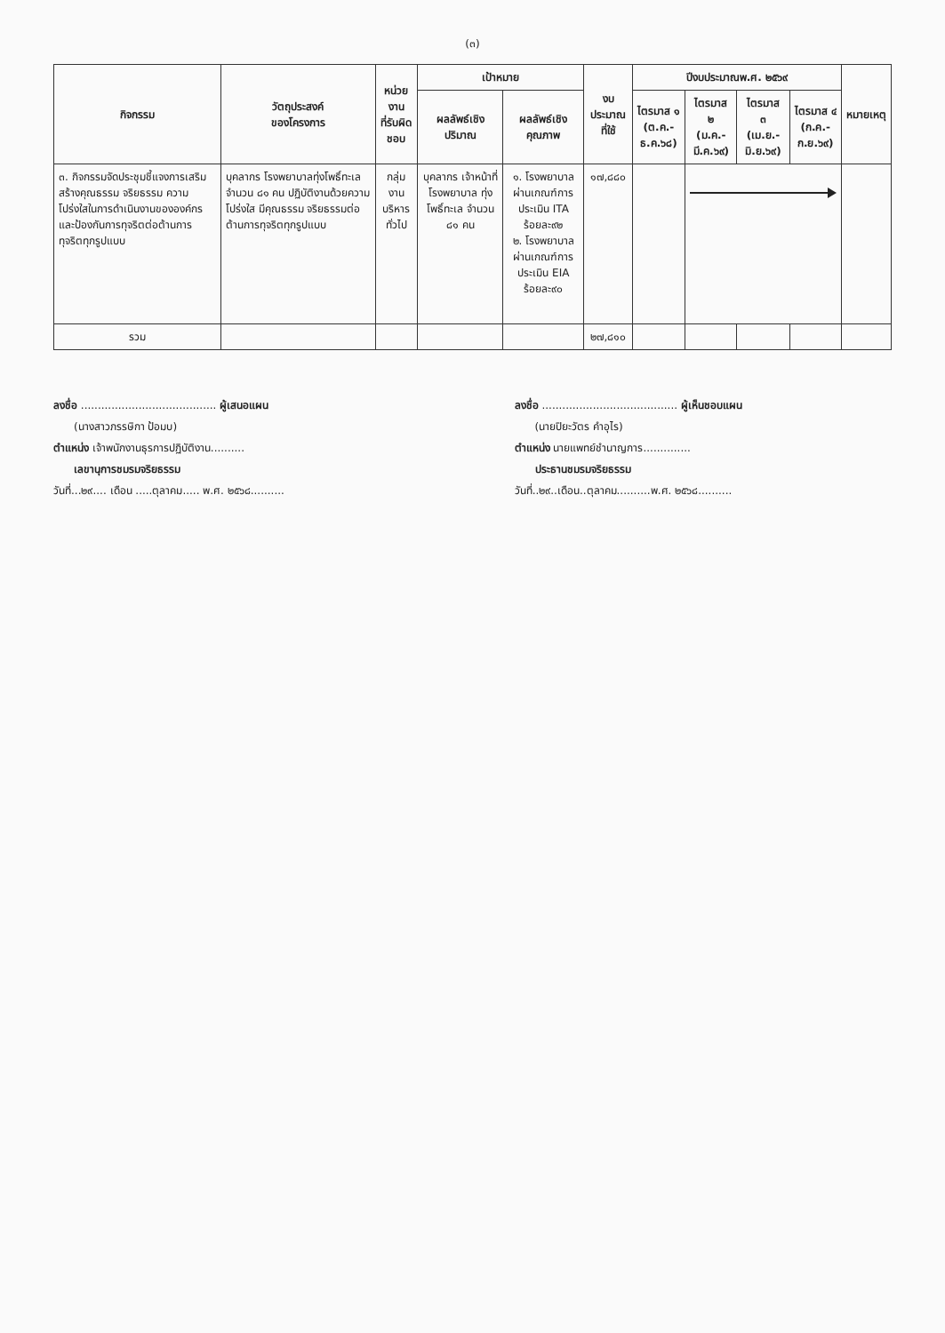(๓)
| กิจกรรม | วัตถุประสงค์ ของโครงการ | หน่วยงาน ที่รับผิดชอบ | เป้าหมาย | | งบประมาณ ที่ใช้ | ปีงบประมาณพ.ศ. ๒๕๖๙ | | | | หมายเหตุ |
| --- | --- | --- | --- | --- | --- | --- | --- | --- | --- | --- |
| | | | ผลลัพธ์เชิง ปริมาณ | ผลลัพธ์เชิงคุณภาพ | | ไตรมาส ๑ (ต.ค.-ธ.ค.๖๘) | ไตรมาส ๒ (ม.ค.-มี.ค.๖๙) | ไตรมาส ๓ (เม.ย.-มิ.ย.๖๙) | ไตรมาส ๔ (ก.ค.-ก.ย.๖๙) | |
| ๓. กิจกรรมจัดประชุมชี้แจงการเสริมสร้างคุณธรรม จริยธรรม ความโปร่งใสในการดำเนินงานขององค์กร และป้องกันการทุจริตต่อต้านการทุจริตทุกรูปแบบ | บุคลากร โรงพยาบาลทุ่งโพธิ์ทะเล จำนวน ๘๑ คน ปฏิบัติงานด้วยความโปร่งใส มีคุณธรรม จริยธรรมต่อต้านการทุจริตทุกรูปแบบ | กลุ่มงาน บริหารทั่วไป | บุคลากร เจ้าหน้าที่ โรงพยาบาล ทุ่งโพธิ์ทะเล จำนวน ๘๑ คน | ๑. โรงพยาบาลผ่านเกณฑ์การประเมิน ITA ร้อยละ๙๒ ๒. โรงพยาบาลผ่านเกณฑ์การประเมิน EIA ร้อยละ๙๐ | ๑๗,๘๘๐ | | | | | |
| รวม | | | | | ๒๗,๘๑๐ | | | | | |
ลงชื่อ ........................................ ผู้เสนอแผน
(นางสาวภรรษิกา ป้อมบ)
ตำแหน่ง เจ้าพนักงานธุรการปฏิบัติงาน..........
เลขานุการชมรมจริยธรรม
วันที่...๒๙.... เดือน .....ตุลาคม..... พ.ศ. ๒๕๖๘..........
ลงชื่อ ........................................ ผู้เห็นชอบแผน
(นายปิยะวัตร คำอุไร)
ตำแหน่ง นายแพทย์ชำนาญการ..............
ประธานชมรมจริยธรรม
วันที่..๒๙..เดือน..ตุลาคม..........พ.ศ. ๒๕๖๘..........